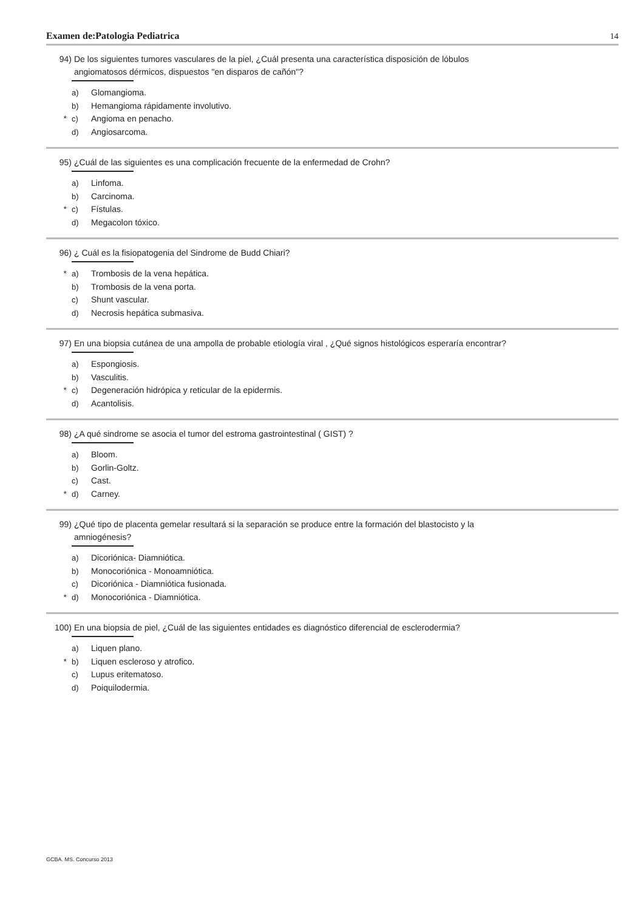Examen de:Patologia Pediatrica 14
94) De los siguientes tumores vasculares de la piel, ¿Cuál presenta una característica disposición de lóbulos angiomatosos dérmicos, dispuestos "en disparos de cañón"?
a) Glomangioma.
b) Hemangioma rápidamente involutivo.
* c) Angioma en penacho.
d) Angiosarcoma.
95) ¿Cuál de las siguientes es una complicación frecuente de la enfermedad de Crohn?
a) Linfoma.
b) Carcinoma.
* c) Fístulas.
d) Megacolon tóxico.
96) ¿ Cuál es la fisiopatogenia del Sindrome de Budd Chiari?
* a) Trombosis de la vena hepática.
b) Trombosis de la vena porta.
c) Shunt vascular.
d) Necrosis hepática submasiva.
97) En una biopsia cutánea de una ampolla de probable etiología viral , ¿Qué signos histológicos esperaría encontrar?
a) Espongiosis.
b) Vasculitis.
* c) Degeneración hidrópica y reticular de la epidermis.
d) Acantolisis.
98) ¿A qué sindrome se asocia el tumor del estroma gastrointestinal ( GIST) ?
a) Bloom.
b) Gorlin-Goltz.
c) Cast.
* d) Carney.
99) ¿Qué tipo de placenta gemelar resultará si la separación se produce entre la formación del blastocisto y la amniogénesis?
a) Dicoriónica- Diamniótica.
b) Monocoriónica - Monoamniótica.
c) Dicoriónica - Diamniótica fusionada.
* d) Monocoriónica - Diamniótica.
100) En una biopsia de piel, ¿Cuál de las siguientes entidades es diagnóstico diferencial de esclerodermia?
a) Liquen plano.
* b) Liquen escleroso y atrofico.
c) Lupus eritematoso.
d) Poiquilodermia.
GCBA. MS. Concurso 2013